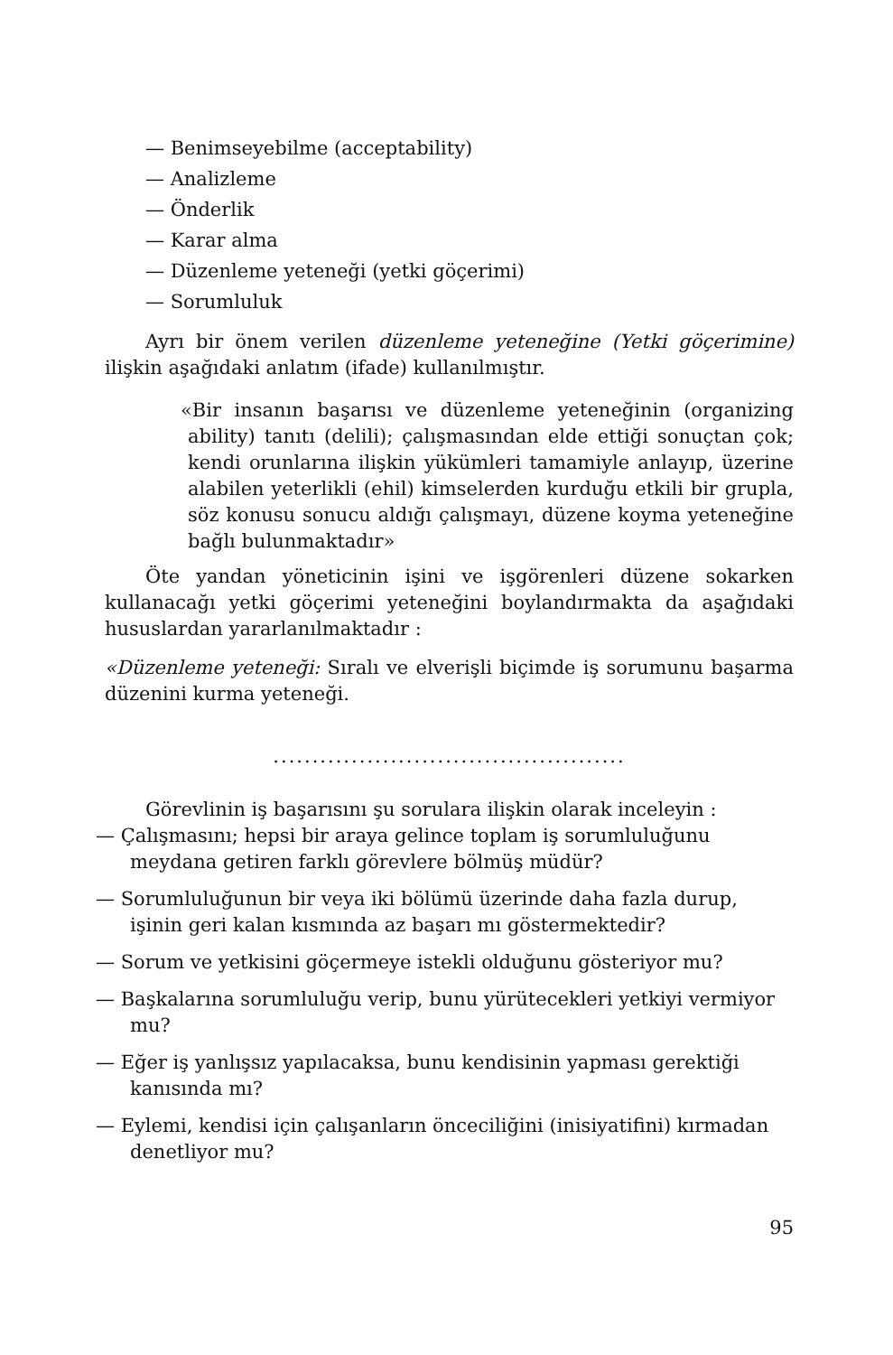— Benimseyebilme (acceptability)
— Analizleme
— Önderlik
— Karar alma
— Düzenleme yeteneği (yetki göçerimi)
— Sorumluluk
Ayrı bir önem verilen düzenleme yeteneğine (Yetki göçerimine) ilişkin aşağıdaki anlatım (ifade) kullanılmıştır.
«Bir insanın başarısı ve düzenleme yeteneğinin (organizing ability) tanıtı (delili); çalışmasından elde ettiği sonuçtan çok; kendi orunlarına ilişkin yükümleri tamamiyle anlayıp, üzerine alabilen yeterlikli (ehil) kimselerden kurduğu etkili bir grupla, söz konusu sonucu aldığı çalışmayı, düzene koyma yeteneğine bağlı bulunmaktadır»
Öte yandan yöneticinin işini ve işgörenleri düzene sokarken kullanacağı yetki göçerimi yeteneğini boylandırmakta da aşağıdaki hususlardan yararlanılmaktadır :
«Düzenleme yeteneği: Sıralı ve elverişli biçimde iş sorumunu başarma düzenini kurma yeteneği.
.............................................
Görevlinin iş başarısını şu sorulara ilişkin olarak inceleyin :
— Çalışmasını; hepsi bir araya gelince toplam iş sorumluluğunu meydana getiren farklı görevlere bölmüş müdür?
— Sorumluluğunun bir veya iki bölümü üzerinde daha fazla durup, işinin geri kalan kısmında az başarı mı göstermektedir?
— Sorum ve yetkisini göçermeye istekli olduğunu gösteriyor mu?
— Başkalarına sorumluluğu verip, bunu yürütecekleri yetkiyi vermiyor mu?
— Eğer iş yanlışsız yapılacaksa, bunu kendisinin yapması gerektiği kanısında mı?
— Eylemi, kendisi için çalışanların önceciliğini (inisiyatifini) kırmadan denetliyor mu?
95